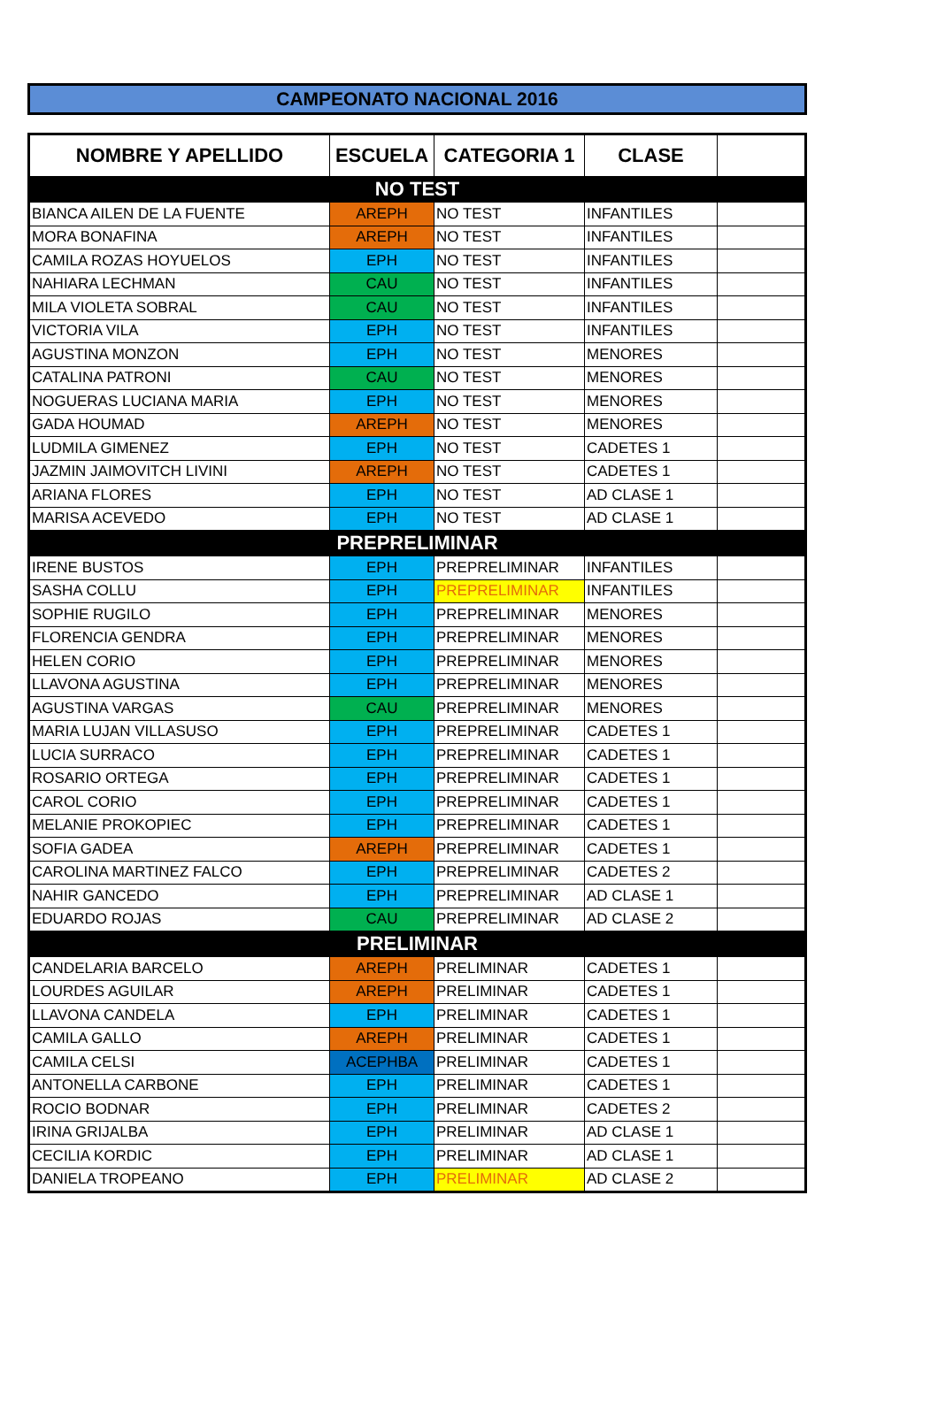CAMPEONATO NACIONAL 2016
| NOMBRE Y APELLIDO | ESCUELA | CATEGORIA 1 | CLASE | |
| --- | --- | --- | --- | --- |
| NO TEST | | | | |
| BIANCA AILEN DE LA FUENTE | AREPH | NO TEST | INFANTILES | |
| MORA BONAFINA | AREPH | NO TEST | INFANTILES | |
| CAMILA ROZAS HOYUELOS | EPH | NO TEST | INFANTILES | |
| NAHIARA LECHMAN | CAU | NO TEST | INFANTILES | |
| MILA VIOLETA SOBRAL | CAU | NO TEST | INFANTILES | |
| VICTORIA VILA | EPH | NO TEST | INFANTILES | |
| AGUSTINA MONZON | EPH | NO TEST | MENORES | |
| CATALINA PATRONI | CAU | NO TEST | MENORES | |
| NOGUERAS LUCIANA MARIA | EPH | NO TEST | MENORES | |
| GADA HOUMAD | AREPH | NO TEST | MENORES | |
| LUDMILA GIMENEZ | EPH | NO TEST | CADETES 1 | |
| JAZMIN JAIMOVITCH LIVINI | AREPH | NO TEST | CADETES 1 | |
| ARIANA FLORES | EPH | NO TEST | AD CLASE 1 | |
| MARISA ACEVEDO | EPH | NO TEST | AD CLASE 1 | |
| PREPRELIMINAR | | | | |
| IRENE BUSTOS | EPH | PREPRELIMINAR | INFANTILES | |
| SASHA COLLU | EPH | PREPRELIMINAR | INFANTILES | |
| SOPHIE RUGILO | EPH | PREPRELIMINAR | MENORES | |
| FLORENCIA GENDRA | EPH | PREPRELIMINAR | MENORES | |
| HELEN CORIO | EPH | PREPRELIMINAR | MENORES | |
| LLAVONA AGUSTINA | EPH | PREPRELIMINAR | MENORES | |
| AGUSTINA VARGAS | CAU | PREPRELIMINAR | MENORES | |
| MARIA LUJAN VILLASUSO | EPH | PREPRELIMINAR | CADETES 1 | |
| LUCIA SURRACO | EPH | PREPRELIMINAR | CADETES 1 | |
| ROSARIO ORTEGA | EPH | PREPRELIMINAR | CADETES 1 | |
| CAROL CORIO | EPH | PREPRELIMINAR | CADETES 1 | |
| MELANIE PROKOPIEC | EPH | PREPRELIMINAR | CADETES 1 | |
| SOFIA GADEA | AREPH | PREPRELIMINAR | CADETES 1 | |
| CAROLINA MARTINEZ FALCO | EPH | PREPRELIMINAR | CADETES 2 | |
| NAHIR GANCEDO | EPH | PREPRELIMINAR | AD CLASE 1 | |
| EDUARDO ROJAS | CAU | PREPRELIMINAR | AD CLASE 2 | |
| PRELIMINAR | | | | |
| CANDELARIA BARCELO | AREPH | PRELIMINAR | CADETES 1 | |
| LOURDES AGUILAR | AREPH | PRELIMINAR | CADETES 1 | |
| LLAVONA CANDELA | EPH | PRELIMINAR | CADETES 1 | |
| CAMILA GALLO | AREPH | PRELIMINAR | CADETES 1 | |
| CAMILA CELSI | ACEPHBA | PRELIMINAR | CADETES 1 | |
| ANTONELLA CARBONE | EPH | PRELIMINAR | CADETES 1 | |
| ROCIO BODNAR | EPH | PRELIMINAR | CADETES 2 | |
| IRINA GRIJALBA | EPH | PRELIMINAR | AD CLASE 1 | |
| CECILIA KORDIC | EPH | PRELIMINAR | AD CLASE 1 | |
| DANIELA TROPEANO | EPH | PRELIMINAR | AD CLASE 2 | |